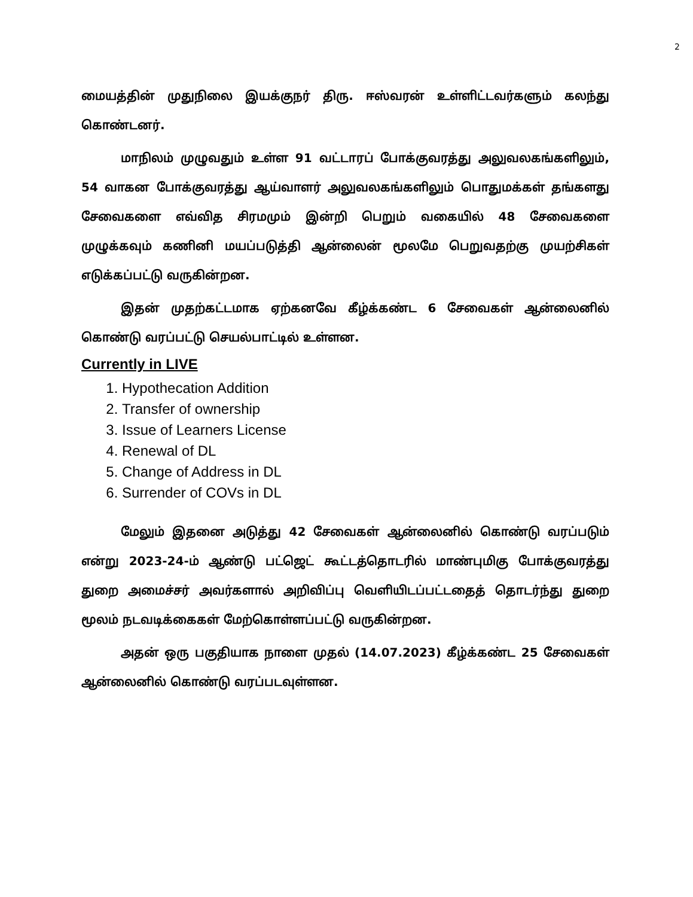2
மையத்தின் முதுநிலை இயக்குநர் திரு. ஈஸ்வரன் உள்ளிட்டவர்களும் கலந்து கொண்டனர்.
மாநிலம் முழுவதும் உள்ள 91 வட்டாரப் போக்குவரத்து அலுவலகங்களிலும், 54 வாகன போக்குவரத்து ஆய்வாளர் அலுவலகங்களிலும் பொதுமக்கள் தங்களது சேவைகளை எவ்வித சிரமமும் இன்றி பெறும் வகையில் 48 சேவைகளை முழுக்கவும் கணினி மயப்படுத்தி ஆன்லைன் மூலமே பெறுவதற்கு முயற்சிகள் எடுக்கப்பட்டு வருகின்றன.
இதன் முதற்கட்டமாக ஏற்கனவே கீழ்க்கண்ட 6 சேவைகள் ஆன்லைனில் கொண்டு வரப்பட்டு செயல்பாட்டில் உள்ளன.
Currently in LIVE
1. Hypothecation Addition
2. Transfer of ownership
3. Issue of Learners License
4. Renewal of DL
5. Change of Address in DL
6. Surrender of COVs in DL
மேலும் இதனை அடுத்து 42 சேவைகள் ஆன்லைனில் கொண்டு வரப்படும் என்று 2023-24-ம் ஆண்டு பட்ஜெட் கூட்டத்தொடரில் மாண்புமிகு போக்குவரத்து துறை அமைச்சர் அவர்களால் அறிவிப்பு வெளியிடப்பட்டதைத் தொடர்ந்து துறை மூலம் நடவடிக்கைகள் மேற்கொள்ளப்பட்டு வருகின்றன.
அதன் ஒரு பகுதியாக நாளை முதல் (14.07.2023) கீழ்க்கண்ட 25 சேவைகள் ஆன்லைனில் கொண்டு வரப்படவுள்ளன.